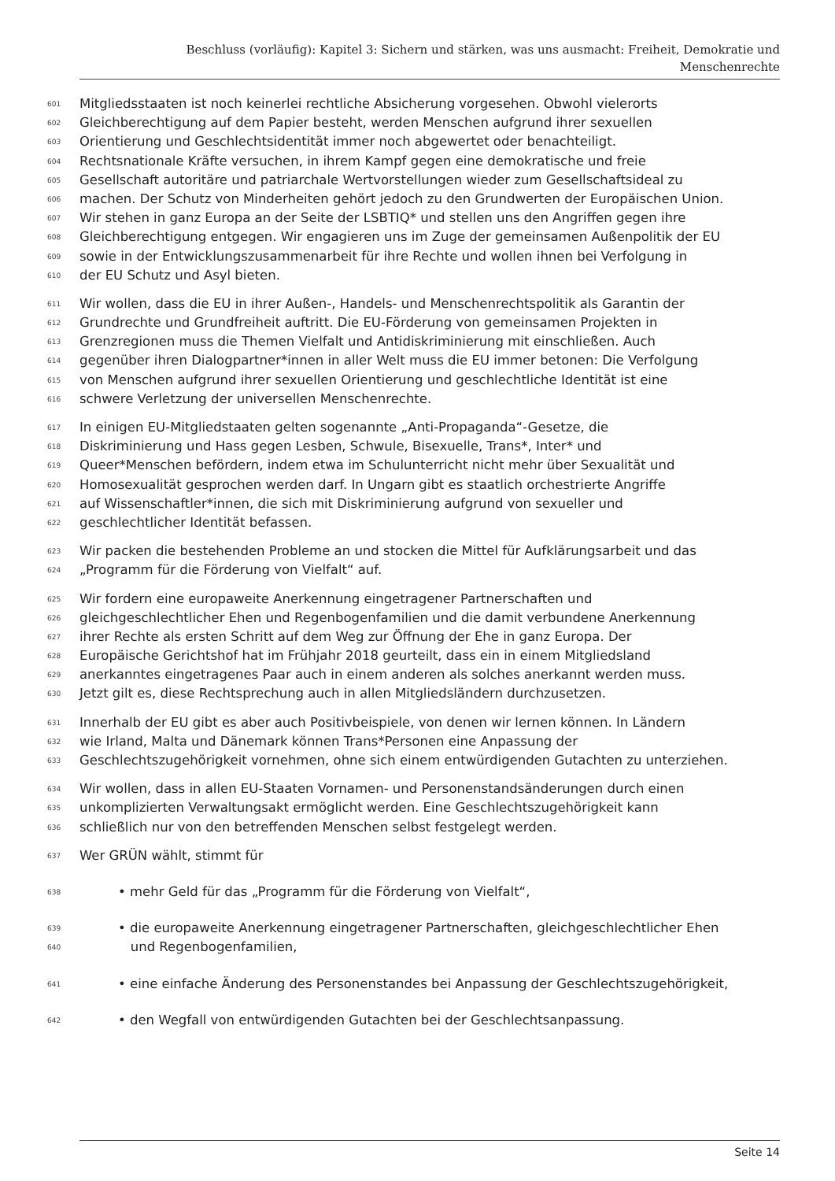Beschluss (vorläufig): Kapitel 3: Sichern und stärken, was uns ausmacht: Freiheit, Demokratie und
Menschenrechte
601 Mitgliedsstaaten ist noch keinerlei rechtliche Absicherung vorgesehen. Obwohl vielerorts
602 Gleichberechtigung auf dem Papier besteht, werden Menschen aufgrund ihrer sexuellen
603 Orientierung und Geschlechtsidentität immer noch abgewertet oder benachteiligt.
604 Rechtsnationale Kräfte versuchen, in ihrem Kampf gegen eine demokratische und freie
605 Gesellschaft autoritäre und patriarchale Wertvorstellungen wieder zum Gesellschaftsideal zu
606 machen. Der Schutz von Minderheiten gehört jedoch zu den Grundwerten der Europäischen Union.
607 Wir stehen in ganz Europa an der Seite der LSBTIQ* und stellen uns den Angriffen gegen ihre
608 Gleichberechtigung entgegen. Wir engagieren uns im Zuge der gemeinsamen Außenpolitik der EU
609 sowie in der Entwicklungszusammenarbeit für ihre Rechte und wollen ihnen bei Verfolgung in
610 der EU Schutz und Asyl bieten.
611 Wir wollen, dass die EU in ihrer Außen-, Handels- und Menschenrechtspolitik als Garantin der
612 Grundrechte und Grundfreiheit auftritt. Die EU-Förderung von gemeinsamen Projekten in
613 Grenzregionen muss die Themen Vielfalt und Antidiskriminierung mit einschließen. Auch
614 gegenüber ihren Dialogpartner*innen in aller Welt muss die EU immer betonen: Die Verfolgung
615 von Menschen aufgrund ihrer sexuellen Orientierung und geschlechtliche Identität ist eine
616 schwere Verletzung der universellen Menschenrechte.
617 In einigen EU-Mitgliedstaaten gelten sogenannte „Anti-Propaganda“-Gesetze, die
618 Diskriminierung und Hass gegen Lesben, Schwule, Bisexuelle, Trans*, Inter* und
619 Queer*Menschen befördern, indem etwa im Schulunterricht nicht mehr über Sexualität und
620 Homosexualität gesprochen werden darf. In Ungarn gibt es staatlich orchestrierte Angriffe
621 auf Wissenschaftler*innen, die sich mit Diskriminierung aufgrund von sexueller und
622 geschlechtlicher Identität befassen.
623 Wir packen die bestehenden Probleme an und stocken die Mittel für Aufklärungsarbeit und das
624 „Programm für die Förderung von Vielfalt“ auf.
625 Wir fordern eine europaweite Anerkennung eingetragener Partnerschaften und
626 gleichgeschlechtlicher Ehen und Regenbogenfamilien und die damit verbundene Anerkennung
627 ihrer Rechte als ersten Schritt auf dem Weg zur Öffnung der Ehe in ganz Europa. Der
628 Europäische Gerichtshof hat im Frühjahr 2018 geurteilt, dass ein in einem Mitgliedsland
629 anerkanntes eingetragenes Paar auch in einem anderen als solches anerkannt werden muss.
630 Jetzt gilt es, diese Rechtsprechung auch in allen Mitgliedsländern durchzusetzen.
631 Innerhalb der EU gibt es aber auch Positivbeispiele, von denen wir lernen können. In Ländern
632 wie Irland, Malta und Dänemark können Trans*Personen eine Anpassung der
633 Geschlechtszugehörigkeit vornehmen, ohne sich einem entwürdigenden Gutachten zu unterziehen.
634 Wir wollen, dass in allen EU-Staaten Vornamen- und Personenstandsänderungen durch einen
635 unkomplizierten Verwaltungsakt ermöglicht werden. Eine Geschlechtszugehörigkeit kann
636 schließlich nur von den betreffenden Menschen selbst festgelegt werden.
637 Wer GRÜN wählt, stimmt für
638 • mehr Geld für das „Programm für die Förderung von Vielfalt“,
639 • die europaweite Anerkennung eingetragener Partnerschaften, gleichgeschlechtlicher Ehen
640 und Regenbogenfamilien,
641 • eine einfache Änderung des Personenstandes bei Anpassung der Geschlechtszugehörigkeit,
642 • den Wegfall von entwürdigenden Gutachten bei der Geschlechtsanpassung.
Seite 14